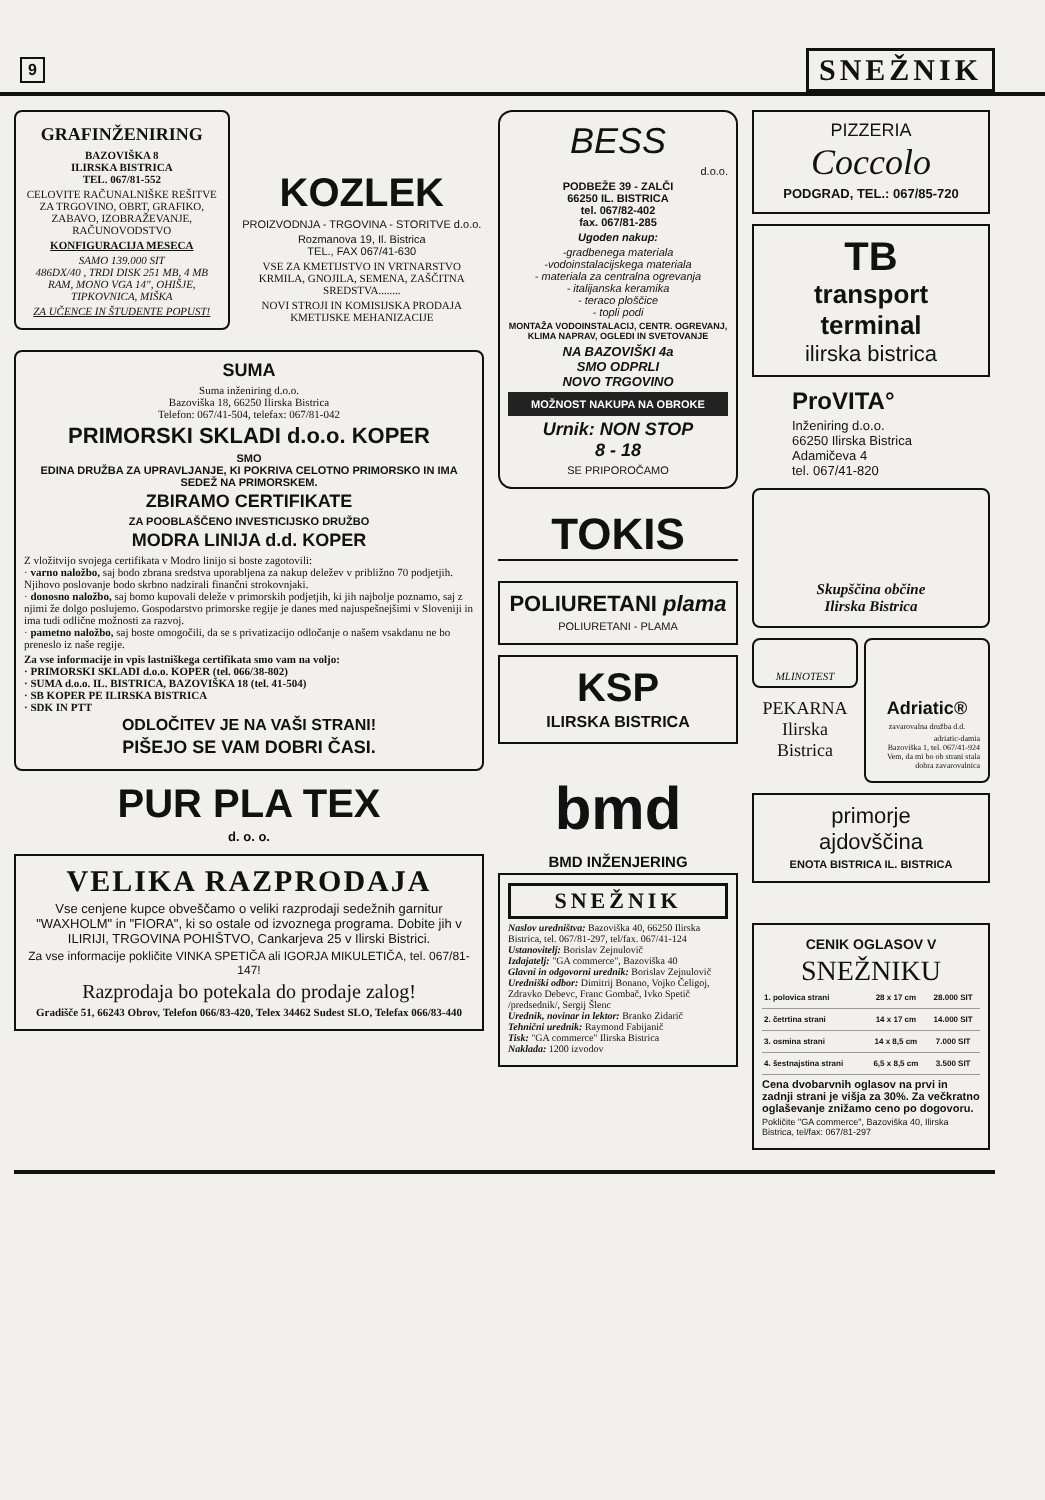9 SNEŽNIK
GRAFINŽENIRING
BAZOVIŠKA 8
ILIRSKA BISTRICA
TEL. 067/81-552
CELOVITE RAČUNALNIŠKE REŠITVE ZA TRGOVINO, OBRT, GRAFIKO, ZABAVO, IZOBRAŽEVANJE, RAČUNOVODSTVO
KONFIGURACIJA MESECA
SAMO 139.000 SIT
486DX/40 , TRDI DISK 251 MB, 4 MB RAM, MONO VGA 14", OHIŠJE, TIPKOVNICA, MIŠKA
ZA UČENCE IN ŠTUDENTE POPUST!
KOZLEK
PROIZVODNJA - TRGOVINA - STORITVE d.o.o.
Rozmanova 19, Il. Bistrica
TEL., FAX 067/41-630
VSE ZA KMETIJSTVO IN VRTNARSTVO
KRMILA, GNOJILA, SEMENA, ZAŠČITNA SREDSTVA........
NOVI STROJI IN KOMISIJSKA PRODAJA
KMETIJSKE MEHANIZACIJE
SUMA
Suma inženiring d.o.o.
Bazoviška 18, 66250 Ilirska Bistrica
Telefon: 067/41-504, telefax: 067/81-042
PRIMORSKI SKLADI d.o.o. KOPER
SMO
EDINA DRUŽBA ZA UPRAVLJANJE, KI POKRIVA CELOTNO PRIMORSKO IN IMA SEDEŽ NA PRIMORSKEM.
ZBIRAMO CERTIFIKATE
ZA POOBLAŠČENO INVESTICIJSKO DRUŽBO
MODRA LINIJA d.d. KOPER
Z vložitvijo svojega certifikata v Modro linijo si boste zagotovili:
· varno naložbo, saj bodo zbrana sredstva uporabljena za nakup deležev v približno 70 podjetjih. Njihovo poslovanje bodo skrbno nadzirali finančni strokovnjaki.
· donosno naložbo, saj bomo kupovali deleže v primorskih podjetjih, ki jih najbolje poznamo, saj z njimi že dolgo poslujemo. Gospodarstvo primorske regije je danes med najuspešnejšimi v Sloveniji in ima tudi odlične možnosti za razvoj.
· pametno naložbo, saj boste omogočili, da se s privatizacijo odločanje o našem vsakdanu ne bo preneslo iz naše regije.
Za vse informacije in vpis lastniškega certifikata smo vam na voljo:
· PRIMORSKI SKLADI d.o.o. KOPER (tel. 066/38-802)
· SUMA d.o.o. IL. BISTRICA, BAZOVIŠKA 18 (tel. 41-504)
· SB KOPER PE ILIRSKA BISTRICA
· SDK IN PTT
ODLOČITEV JE NA VAŠI STRANI!
PIŠEJO SE VAM DOBRI ČASI.
PUR PLA TEX
d. o. o.
VELIKA RAZPRODAJA
Vse cenjene kupce obveščamo o veliki razprodaji sedežnih garnitur "WAXHOLM" in "FIORA", ki so ostale od izvoznega programa. Dobite jih v
ILIRIJI, TRGOVINA POHIŠTVO, Cankarjeva 25 v Ilirski Bistrici.
Za vse informacije pokličite VINKA SPETIČA ali IGORJA MIKULETIČA, tel. 067/81-147!
Razprodaja bo potekala do prodaje zalog!
Gradišče 51, 66243 Obrov, Telefon 066/83-420, Telex 34462 Sudest SLO, Telefax 066/83-440
BESS
d.o.o.
PODBEŽE 39 - ZALČI
66250 IL. BISTRICA
tel. 067/82-402
fax. 067/81-285
Ugoden nakup:
-gradbenega materiala
-vodoinstalacijskega materiala
- materiala za centralna ogrevanja
- italijanska keramika
- teraco ploščice
- topli podi
MONTAŽA VODOINSTALACIJ, CENTR. OGREVANJ, KLIMA NAPRAV, OGLEDI IN SVETOVANJE
NA BAZOVIŠKI 4a
SMO ODPRLI
NOVO TRGOVINO
MOŽNOST NAKUPA NA OBROKE
Urnik: NON STOP
8 - 18
SE PRIPOROČAMO
TOKIS
POLIURETANI plama
POLIURETANI - PLAMA
KSP
ILIRSKA BISTRICA
bmd
BMD INŽENJERING
SNEŽNIK
Naslov uredništva: Bazoviška 40, 66250 Ilirska Bistrica, tel. 067/81-297, tel/fax. 067/41-124
Ustanovitelj: Borislav Zejnulovič
Izdajatelj: "GA commerce", Bazoviška 40
Glavni in odgovorni urednik: Borislav Zejnulovič
Uredniški odbor: Dimitrij Bonano, Vojko Čeligoj, Zdravko Debevc, Franc Gombač, Ivko Spetič /predsednik/, Sergij Šlenc
Urednik, novinar in lektor: Branko Zidarič
Tehnični urednik: Raymond Fabijanič
Tisk: "GA commerce" Ilirska Bistrica
Naklada: 1200 izvodov
PIZZERIA
Coccolo
PODGRAD, TEL.: 067/85-720
TB
transport terminal
ilirska bistrica
ProVITA°
Inženiring d.o.o.
66250 Ilirska Bistrica
Adamičeva 4
tel. 067/41-820
Skupščina občine
Ilirska Bistrica
MLINOTEST
PEKARNA
Ilirska Bistrica
Adriatic®
zavarovalna družba d.d.
adriatic-damia
Bazoviška 1, tel. 067/41-924
Vem, da mi bo ob strani stala dobra zavarovalnica
primorje
ajdovščina
ENOTA BISTRICA IL. BISTRICA
CENIK OGLASOV V
SNEŽNIKU
| 1. polovica strani | 28 x 17 cm | 28.000 SIT |
| 2. četrtina strani | 14 x 17 cm | 14.000 SIT |
| 3. osmina strani | 14 x 8,5 cm | 7.000 SIT |
| 4. šestnajstina strani | 6,5 x 8,5 cm | 3.500 SIT |
Cena dvobarvnih oglasov na prvi in zadnji strani je višja za 30%. Za večkratno oglaševanje znižamo ceno po dogovoru.
Pokličite "GA commerce", Bazoviška 40, Ilirska Bistrica, tel/fax: 067/81-297